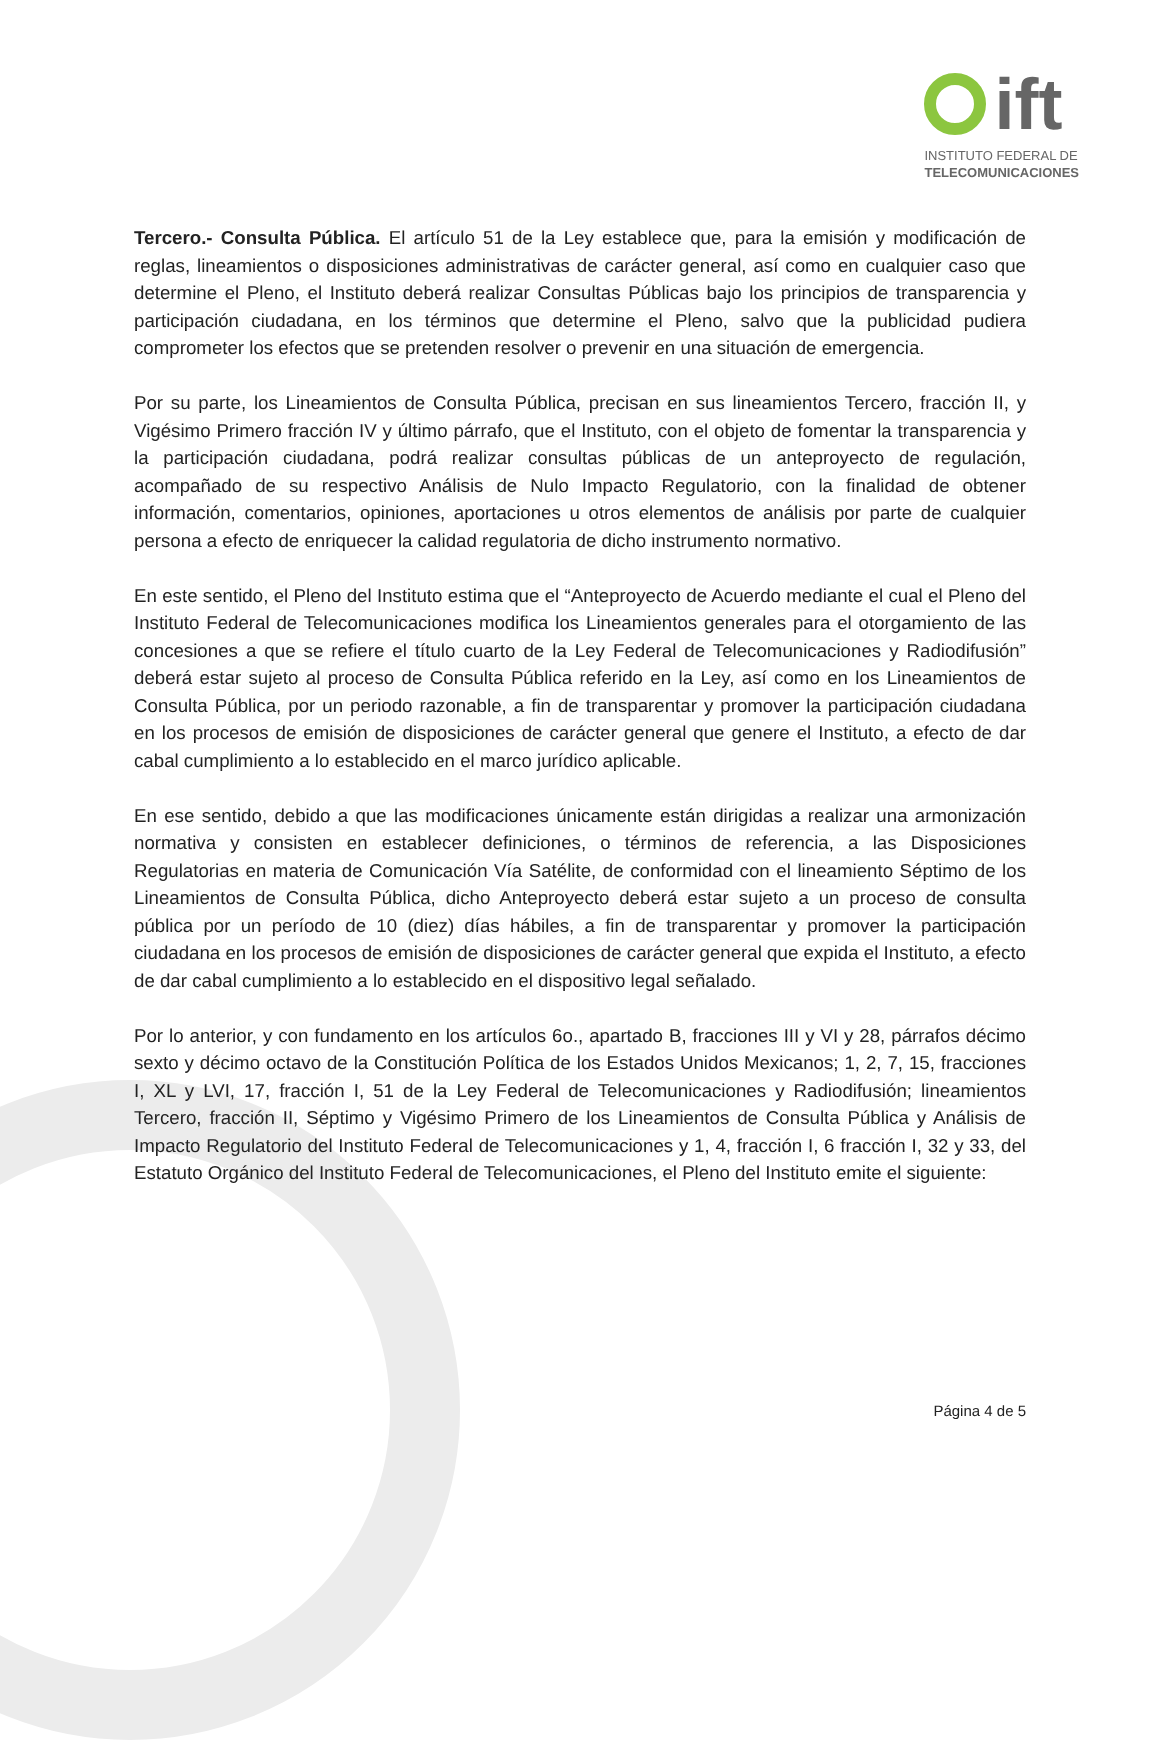ift
INSTITUTO FEDERAL DE
TELECOMUNICACIONES
Tercero.- Consulta Pública. El artículo 51 de la Ley establece que, para la emisión y modificación de reglas, lineamientos o disposiciones administrativas de carácter general, así como en cualquier caso que determine el Pleno, el Instituto deberá realizar Consultas Públicas bajo los principios de transparencia y participación ciudadana, en los términos que determine el Pleno, salvo que la publicidad pudiera comprometer los efectos que se pretenden resolver o prevenir en una situación de emergencia.
Por su parte, los Lineamientos de Consulta Pública, precisan en sus lineamientos Tercero, fracción II, y Vigésimo Primero fracción IV y último párrafo, que el Instituto, con el objeto de fomentar la transparencia y la participación ciudadana, podrá realizar consultas públicas de un anteproyecto de regulación, acompañado de su respectivo Análisis de Nulo Impacto Regulatorio, con la finalidad de obtener información, comentarios, opiniones, aportaciones u otros elementos de análisis por parte de cualquier persona a efecto de enriquecer la calidad regulatoria de dicho instrumento normativo.
En este sentido, el Pleno del Instituto estima que el “Anteproyecto de Acuerdo mediante el cual el Pleno del Instituto Federal de Telecomunicaciones modifica los Lineamientos generales para el otorgamiento de las concesiones a que se refiere el título cuarto de la Ley Federal de Telecomunicaciones y Radiodifusión” deberá estar sujeto al proceso de Consulta Pública referido en la Ley, así como en los Lineamientos de Consulta Pública, por un periodo razonable, a fin de transparentar y promover la participación ciudadana en los procesos de emisión de disposiciones de carácter general que genere el Instituto, a efecto de dar cabal cumplimiento a lo establecido en el marco jurídico aplicable.
En ese sentido, debido a que las modificaciones únicamente están dirigidas a realizar una armonización normativa y consisten en establecer definiciones, o términos de referencia, a las Disposiciones Regulatorias en materia de Comunicación Vía Satélite, de conformidad con el lineamiento Séptimo de los Lineamientos de Consulta Pública, dicho Anteproyecto deberá estar sujeto a un proceso de consulta pública por un período de 10 (diez) días hábiles, a fin de transparentar y promover la participación ciudadana en los procesos de emisión de disposiciones de carácter general que expida el Instituto, a efecto de dar cabal cumplimiento a lo establecido en el dispositivo legal señalado.
Por lo anterior, y con fundamento en los artículos 6o., apartado B, fracciones III y VI y 28, párrafos décimo sexto y décimo octavo de la Constitución Política de los Estados Unidos Mexicanos; 1, 2, 7, 15, fracciones I, XL y LVI, 17, fracción I, 51 de la Ley Federal de Telecomunicaciones y Radiodifusión; lineamientos Tercero, fracción II, Séptimo y Vigésimo Primero de los Lineamientos de Consulta Pública y Análisis de Impacto Regulatorio del Instituto Federal de Telecomunicaciones y 1, 4, fracción I, 6 fracción I, 32 y 33, del Estatuto Orgánico del Instituto Federal de Telecomunicaciones, el Pleno del Instituto emite el siguiente:
Página 4 de 5